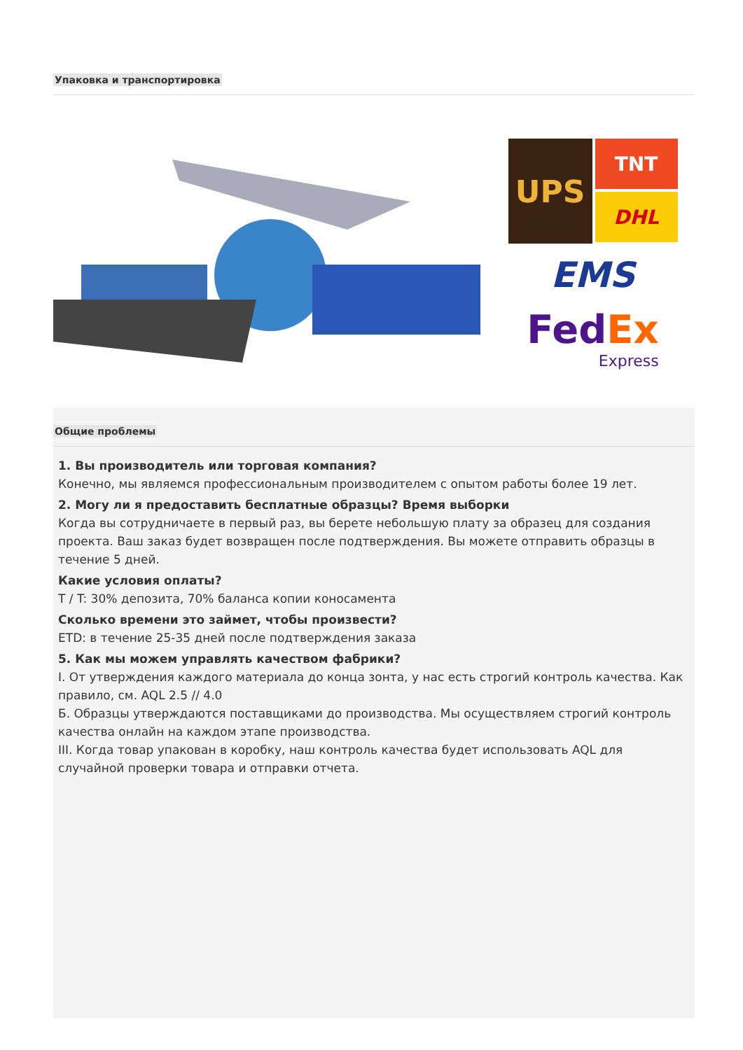Упаковка и транспортировка
UPS
TNT
DHL
EMS
FedEx
Express
Общие проблемы
1. Вы производитель или торговая компания?
Конечно, мы являемся профессиональным производителем с опытом работы более 19 лет.
2. Могу ли я предоставить бесплатные образцы? Время выборки
Когда вы сотрудничаете в первый раз, вы берете небольшую плату за образец для создания проекта. Ваш заказ будет возвращен после подтверждения. Вы можете отправить образцы в течение 5 дней.
Какие условия оплаты?
T / T: 30% депозита, 70% баланса копии коносамента
Сколько времени это займет, чтобы произвести?
ETD: в течение 25-35 дней после подтверждения заказа
5. Как мы можем управлять качеством фабрики?
I. От утверждения каждого материала до конца зонта, у нас есть строгий контроль качества. Как правило, см. AQL 2.5 // 4.0
Б. Образцы утверждаются поставщиками до производства. Мы осуществляем строгий контроль качества онлайн на каждом этапе производства.
III. Когда товар упакован в коробку, наш контроль качества будет использовать AQL для случайной проверки товара и отправки отчета.